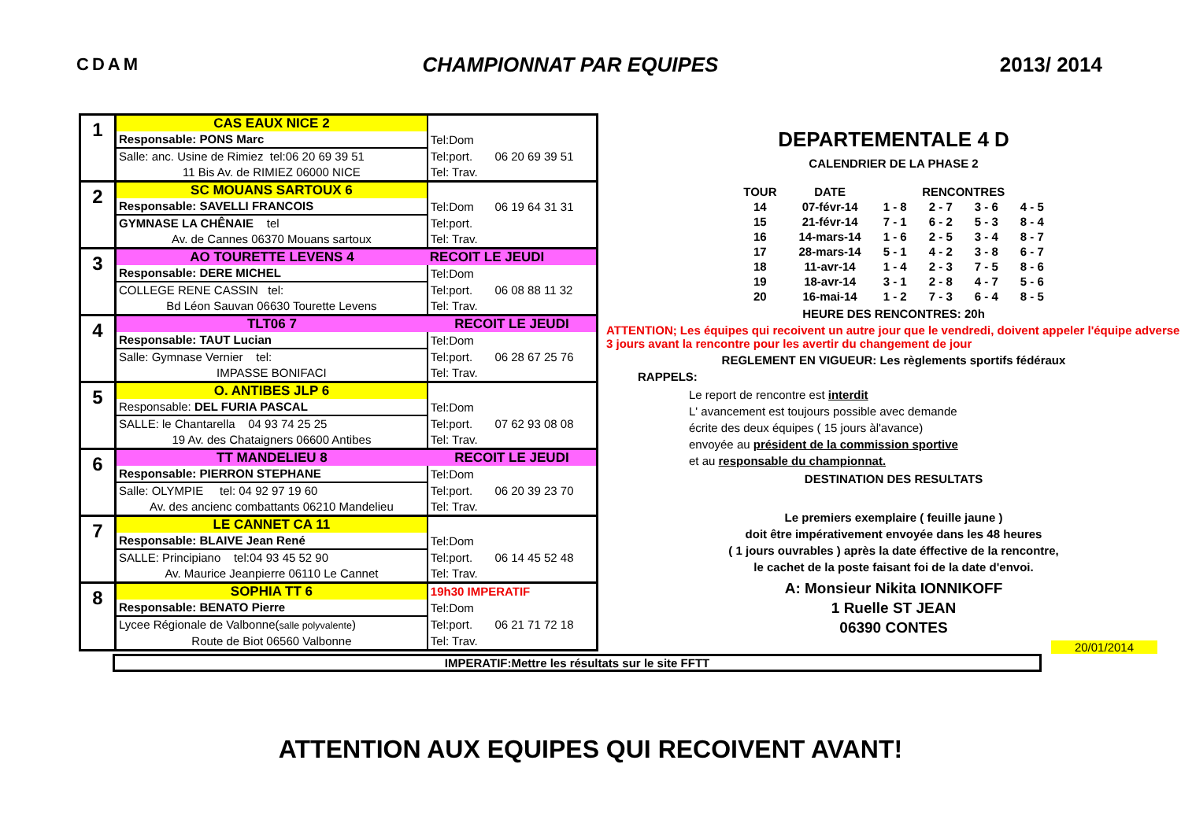CDAM CHAMPIONNAT PAR EQUIPES 2013/ 2014
| 1 | CAS EAUX NICE 2 | | |
| | Responsable: PONS Marc | Tel:Dom | |
| | Salle: anc. Usine de Rimiez tel:06 20 69 39 51 | Tel:port. | 06 20 69 39 51 |
| | 11 Bis Av. de RIMIEZ 06000 NICE | Tel: Trav. | |
| 2 | SC MOUANS SARTOUX 6 | | |
| | Responsable: SAVELLI FRANCOIS | Tel:Dom | 06 19 64 31 31 |
| | GYMNASE LA CHÊNAIE tel | Tel:port. | |
| | Av. de Cannes 06370 Mouans sartoux | Tel: Trav. | |
| 3 | AO TOURETTE LEVENS 4 | RECOIT LE JEUDI | |
| | Responsable: DERE MICHEL | Tel:Dom | |
| | COLLEGE RENE CASSIN tel: | Tel:port. | 06 08 88 11 32 |
| | Bd Léon Sauvan 06630 Tourette Levens | Tel: Trav. | |
| 4 | TLT06 7 | RECOIT LE JEUDI | |
| | Responsable: TAUT Lucian | Tel:Dom | |
| | Salle: Gymnase Vernier tel: | Tel:port. | 06 28 67 25 76 |
| | IMPASSE BONIFACI | Tel: Trav. | |
| 5 | O. ANTIBES JLP 6 | | |
| | Responsable: DEL FURIA PASCAL | Tel:Dom | |
| | SALLE: le Chantarella 04 93 74 25 25 | Tel:port. | 07 62 93 08 08 |
| | 19 Av. des Chataigners 06600 Antibes | Tel: Trav. | |
| 6 | TT MANDELIEU 8 | RECOIT LE JEUDI | |
| | Responsable: PIERRON STEPHANE | Tel:Dom | |
| | Salle: OLYMPIE tel: 04 92 97 19 60 | Tel:port. | 06 20 39 23 70 |
| | Av. des ancienc combattants 06210 Mandelieu | Tel: Trav. | |
| 7 | LE CANNET CA 11 | | |
| | Responsable: BLAIVE Jean René | Tel:Dom | |
| | SALLE: Principiano tel:04 93 45 52 90 | Tel:port. | 06 14 45 52 48 |
| | Av. Maurice Jeanpierre 06110 Le Cannet | Tel: Trav. | |
| 8 | SOPHIA TT 6 | 19h30 IMPERATIF | |
| | Responsable: BENATO Pierre | Tel:Dom | |
| | Lycee Régionale de Valbonne( salle polyvalente ) | Tel:port. | 06 21 71 72 18 |
| | Route de Biot 06560 Valbonne | Tel: Trav. | |
DEPARTEMENTALE 4 D
CALENDRIER DE LA PHASE 2
| TOUR | DATE | RENCONTRES | | | |
| --- | --- | --- | --- | --- | --- |
| 14 | 07-févr-14 | 1 - 8 | 2 - 7 | 3 - 6 | 4 - 5 |
| 15 | 21-févr-14 | 7 - 1 | 6 - 2 | 5 - 3 | 8 - 4 |
| 16 | 14-mars-14 | 1 - 6 | 2 - 5 | 3 - 4 | 8 - 7 |
| 17 | 28-mars-14 | 5 - 1 | 4 - 2 | 3 - 8 | 6 - 7 |
| 18 | 11-avr-14 | 1 - 4 | 2 - 3 | 7 - 5 | 8 - 6 |
| 19 | 18-avr-14 | 3 - 1 | 2 - 8 | 4 - 7 | 5 - 6 |
| 20 | 16-mai-14 | 1 - 2 | 7 - 3 | 6 - 4 | 8 - 5 |
HEURE DES RENCONTRES: 20h
ATTENTION; Les équipes qui recoivent un autre jour que le vendredi, doivent appeler l'équipe adverse 3 jours avant la rencontre pour les avertir du changement de jour
REGLEMENT EN VIGUEUR: Les règlements sportifs fédéraux
RAPPELS:
Le report de rencontre est interdit
L' avancement est toujours possible avec demande
écrite des deux équipes ( 15 jours àl'avance)
envoyée au président de la commission sportive
et au responsable du championnat.
DESTINATION DES RESULTATS
Le premiers exemplaire ( feuille jaune )
doit être impérativement envoyée dans les 48 heures
( 1 jours ouvrables ) après la date éffective de la rencontre,
le cachet de la poste faisant foi de la date d'envoi.
A: Monsieur Nikita IONNIKOFF
1 Ruelle ST JEAN
06390 CONTES
20/01/2014
IMPERATIF:Mettre les résultats sur le site FFTT
ATTENTION AUX EQUIPES QUI RECOIVENT AVANT!